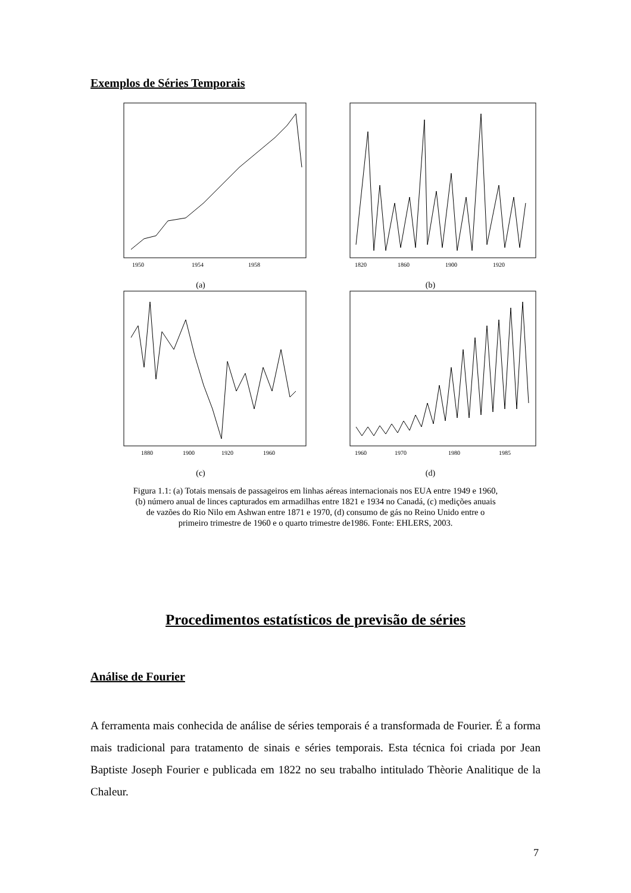Exemplos de Séries Temporais
1950
1954
1958
(a)
1820
1860
1900
1920
(b)
1880
1900
1920
1960
(c)
1960
1970
1980
1985
(d)
Figura 1.1: (a) Totais mensais de passageiros em linhas aéreas internacionais nos EUA entre 1949 e 1960,
(b) número anual de linces capturados em armadilhas entre 1821 e 1934 no Canadá, (c) medições anuais
de vazões do Rio Nilo em Ashwan entre 1871 e 1970, (d) consumo de gás no Reino Unido entre o
primeiro trimestre de 1960 e o quarto trimestre de1986. Fonte: EHLERS, 2003.
Procedimentos estatísticos de previsão de séries
Análise de Fourier
A ferramenta mais conhecida de análise de séries temporais é a transformada de Fourier. É a forma mais tradicional para tratamento de sinais e séries temporais. Esta técnica foi criada por Jean Baptiste Joseph Fourier e publicada em 1822 no seu trabalho intitulado Thèorie Analitique de la Chaleur.
7